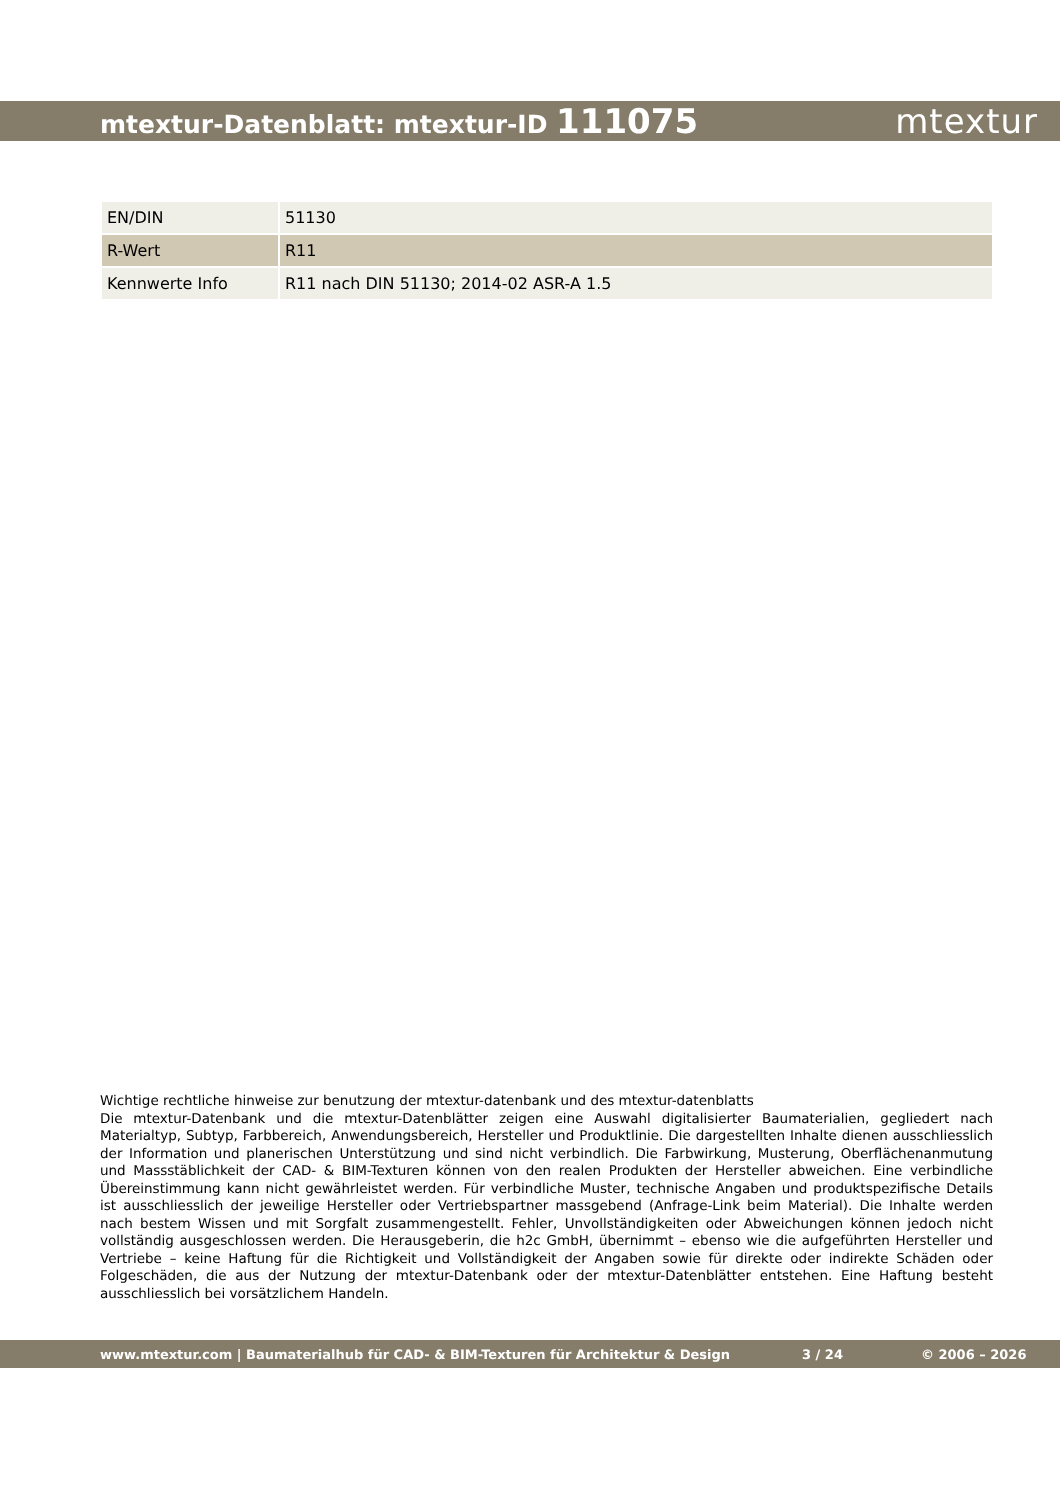mtextur-Datenblatt: mtextur-ID 111075 mtextur
| EN/DIN | 51130 |
| R-Wert | R11 |
| Kennwerte Info | R11 nach DIN 51130; 2014-02 ASR-A 1.5 |
Wichtige rechtliche hinweise zur benutzung der mtextur-datenbank und des mtextur-datenblatts
Die mtextur-Datenbank und die mtextur-Datenblätter zeigen eine Auswahl digitalisierter Baumaterialien, gegliedert nach Materialtyp, Subtyp, Farbbereich, Anwendungsbereich, Hersteller und Produktlinie. Die dargestellten Inhalte dienen ausschliesslich der Information und planerischen Unterstützung und sind nicht verbindlich. Die Farbwirkung, Musterung, Oberflächenanmutung und Massstäblichkeit der CAD- & BIM-Texturen können von den realen Produkten der Hersteller abweichen. Eine verbindliche Übereinstimmung kann nicht gewährleistet werden. Für verbindliche Muster, technische Angaben und produktspezifische Details ist ausschliesslich der jeweilige Hersteller oder Vertriebspartner massgebend (Anfrage-Link beim Material). Die Inhalte werden nach bestem Wissen und mit Sorgfalt zusammengestellt. Fehler, Unvollständigkeiten oder Abweichungen können jedoch nicht vollständig ausgeschlossen werden. Die Herausgeberin, die h2c GmbH, übernimmt – ebenso wie die aufgeführten Hersteller und Vertriebe – keine Haftung für die Richtigkeit und Vollständigkeit der Angaben sowie für direkte oder indirekte Schäden oder Folgeschäden, die aus der Nutzung der mtextur-Datenbank oder der mtextur-Datenblätter entstehen. Eine Haftung besteht ausschliesslich bei vorsätzlichem Handeln.
www.mtextur.com | Baumaterialhub für CAD- & BIM-Texturen für Architektur & Design 3 / 24 © 2006 – 2026